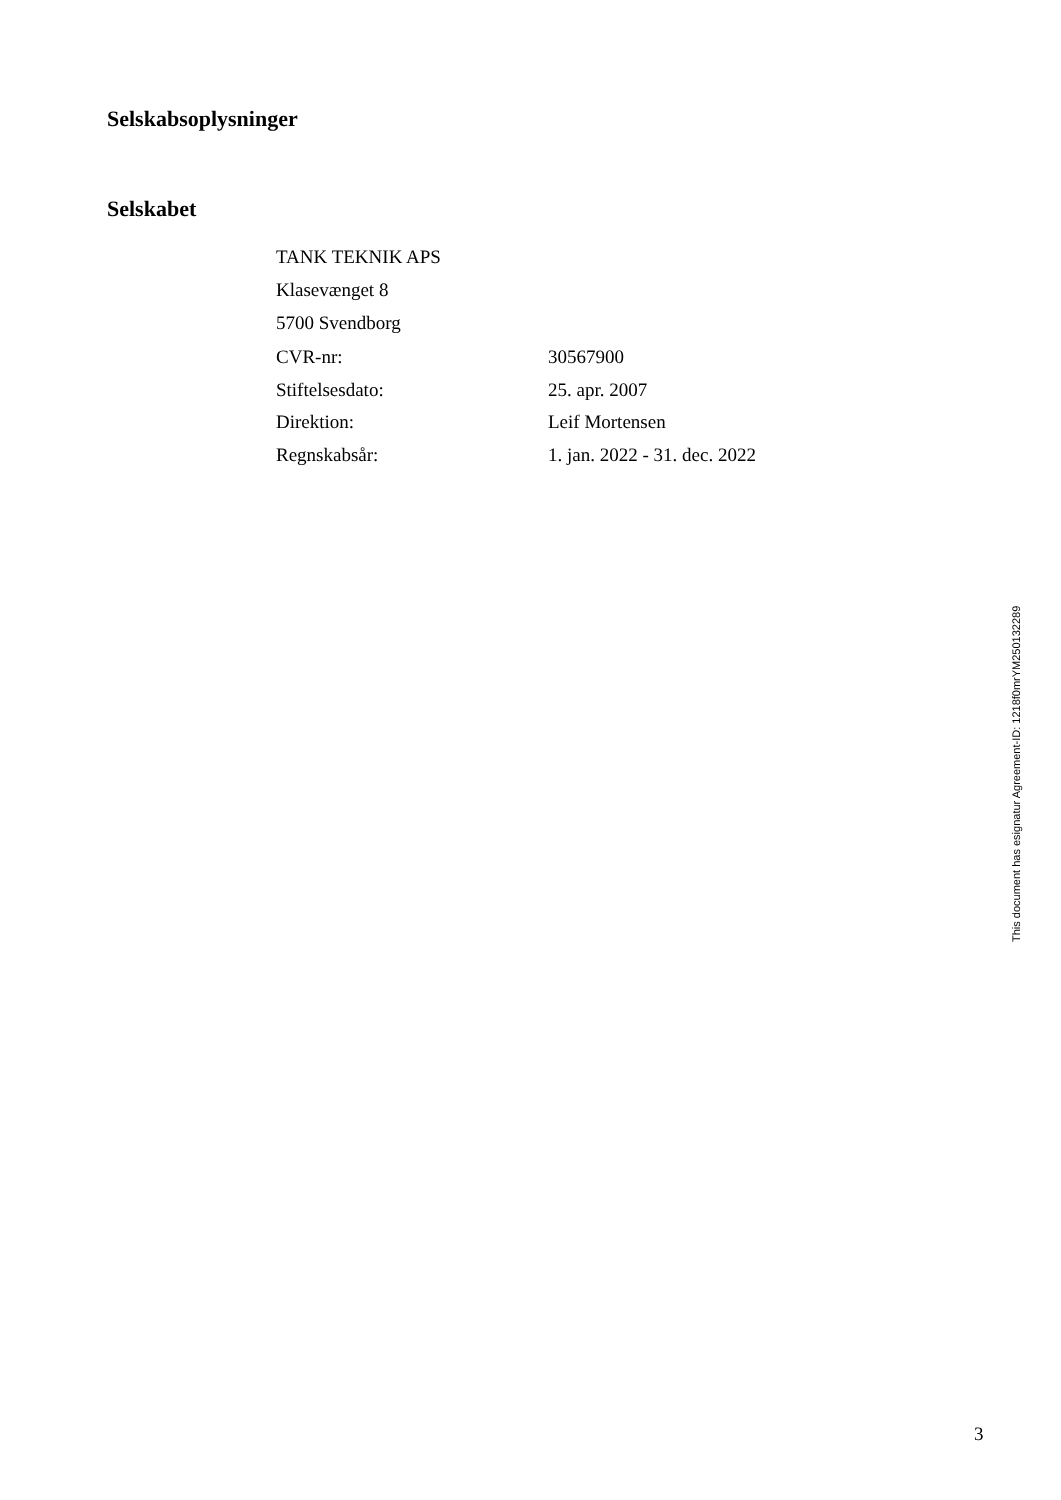Selskabsoplysninger
Selskabet
TANK TEKNIK APS
Klasevænget 8
5700 Svendborg
| CVR-nr: | 30567900 |
| Stiftelsesdato: | 25. apr. 2007 |
| Direktion: | Leif Mortensen |
| Regnskabsår: | 1. jan. 2022 - 31. dec. 2022 |
This document has esignatur Agreement-ID: 1218f0mrYM250132289
3